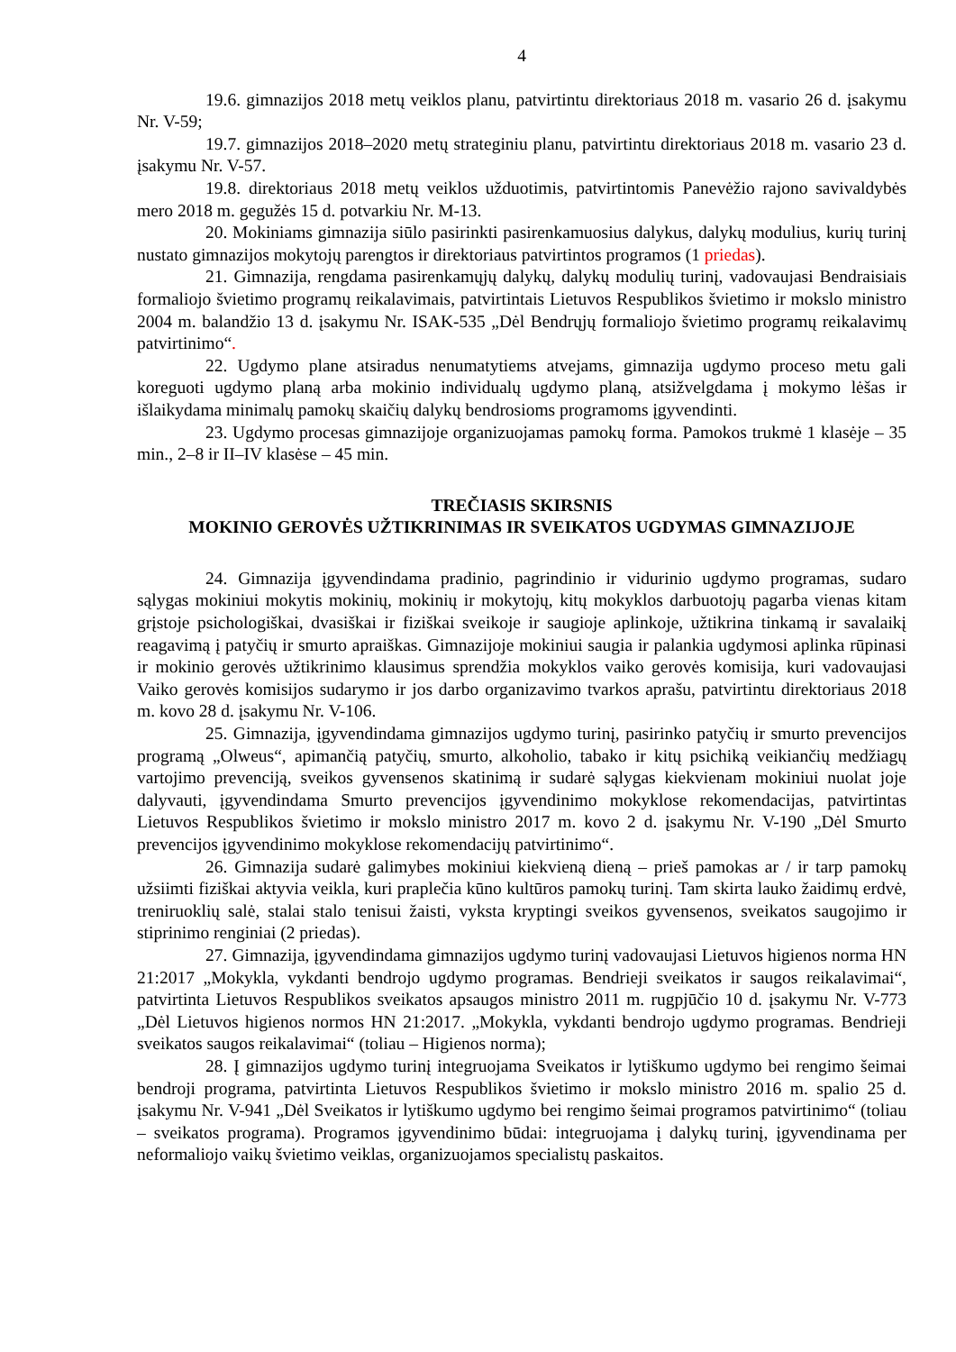4
19.6. gimnazijos 2018 metų veiklos planu, patvirtintu direktoriaus 2018 m. vasario 26 d. įsakymu Nr. V-59;
19.7. gimnazijos 2018–2020 metų strateginiu planu, patvirtintu direktoriaus 2018 m. vasario 23 d. įsakymu Nr. V-57.
19.8. direktoriaus 2018 metų veiklos užduotimis, patvirtintomis Panevėžio rajono savivaldybės mero 2018 m. gegužės 15 d. potvarkiu Nr. M-13.
20. Mokiniams gimnazija siūlo pasirinkti pasirenkamuosius dalykus, dalykų modulius, kurių turinį nustato gimnazijos mokytojų parengtos ir direktoriaus patvirtintos programos (1 priedas).
21. Gimnazija, rengdama pasirenkamųjų dalykų, dalykų modulių turinį, vadovaujasi Bendraisiais formaliojo švietimo programų reikalavimais, patvirtintais Lietuvos Respublikos švietimo ir mokslo ministro 2004 m. balandžio 13 d. įsakymu Nr. ISAK-535 „Dėl Bendrųjų formaliojo švietimo programų reikalavimų patvirtinimo“.
22. Ugdymo plane atsiradus nenumatytiems atvejams, gimnazija ugdymo proceso metu gali koreguoti ugdymo planą arba mokinio individualų ugdymo planą, atsižvelgdama į mokymo lėšas ir išlaikydama minimalų pamokų skaičių dalykų bendrosioms programoms įgyvendinti.
23. Ugdymo procesas gimnazijoje organizuojamas pamokų forma. Pamokos trukmė 1 klasėje – 35 min., 2–8 ir II–IV klasėse – 45 min.
TREČIASIS SKIRSNIS
MOKINIO GEROVĖS UŽTIKRINIMAS IR SVEIKATOS UGDYMAS GIMNAZIJOJE
24. Gimnazija įgyvendindama pradinio, pagrindinio ir vidurinio ugdymo programas, sudaro sąlygas mokiniui mokytis mokinių, mokinių ir mokytojų, kitų mokyklos darbuotojų pagarba vienas kitam grįstoje psichologiškai, dvasiškai ir fiziškai sveikoje ir saugioje aplinkoje, užtikrina tinkamą ir savalaikį reagavimą į patyčių ir smurto apraiškas. Gimnazijoje mokiniui saugia ir palankia ugdymosi aplinka rūpinasi ir mokinio gerovės užtikrinimo klausimus sprendžia mokyklos vaiko gerovės komisija, kuri vadovaujasi Vaiko gerovės komisijos sudarymo ir jos darbo organizavimo tvarkos aprašu, patvirtintu direktoriaus 2018 m. kovo 28 d. įsakymu Nr. V-106.
25. Gimnazija, įgyvendindama gimnazijos ugdymo turinį, pasirinko patyčių ir smurto prevencijos programą „Olweus“, apimančią patyčių, smurto, alkoholio, tabako ir kitų psichiką veikiančių medžiagų vartojimo prevenciją, sveikos gyvensenos skatinimą ir sudarė sąlygas kiekvienam mokiniui nuolat joje dalyvauti, įgyvendindama Smurto prevencijos įgyvendinimo mokyklose rekomendacijas, patvirtintas Lietuvos Respublikos švietimo ir mokslo ministro 2017 m. kovo 2 d. įsakymu Nr. V-190 „Dėl Smurto prevencijos įgyvendinimo mokyklose rekomendacijų patvirtinimo“.
26. Gimnazija sudarė galimybes mokiniui kiekvieną dieną – prieš pamokas ar / ir tarp pamokų užsiimti fiziškai aktyvia veikla, kuri praplečia kūno kultūros pamokų turinį. Tam skirta lauko žaidimų erdvė, treniruoklių salė, stalai stalo tenisui žaisti, vyksta kryptingi sveikos gyvensenos, sveikatos saugojimo ir stiprinimo renginiai (2 priedas).
27. Gimnazija, įgyvendindama gimnazijos ugdymo turinį vadovaujasi Lietuvos higienos norma HN 21:2017 „Mokykla, vykdanti bendrojo ugdymo programas. Bendrieji sveikatos ir saugos reikalavimai“, patvirtinta Lietuvos Respublikos sveikatos apsaugos ministro 2011 m. rugpjūčio 10 d. įsakymu Nr. V-773 „Dėl Lietuvos higienos normos HN 21:2017. „Mokykla, vykdanti bendrojo ugdymo programas. Bendrieji sveikatos saugos reikalavimai“ (toliau – Higienos norma);
28. Į gimnazijos ugdymo turinį integruojama Sveikatos ir lytiškumo ugdymo bei rengimo šeimai bendroji programa, patvirtinta Lietuvos Respublikos švietimo ir mokslo ministro 2016 m. spalio 25 d. įsakymu Nr. V-941 „Dėl Sveikatos ir lytiškumo ugdymo bei rengimo šeimai programos patvirtinimo“ (toliau – sveikatos programa). Programos įgyvendinimo būdai: integruojama į dalykų turinį, įgyvendinama per neformaliojo vaikų švietimo veiklas, organizuojamos specialistų paskaitos.